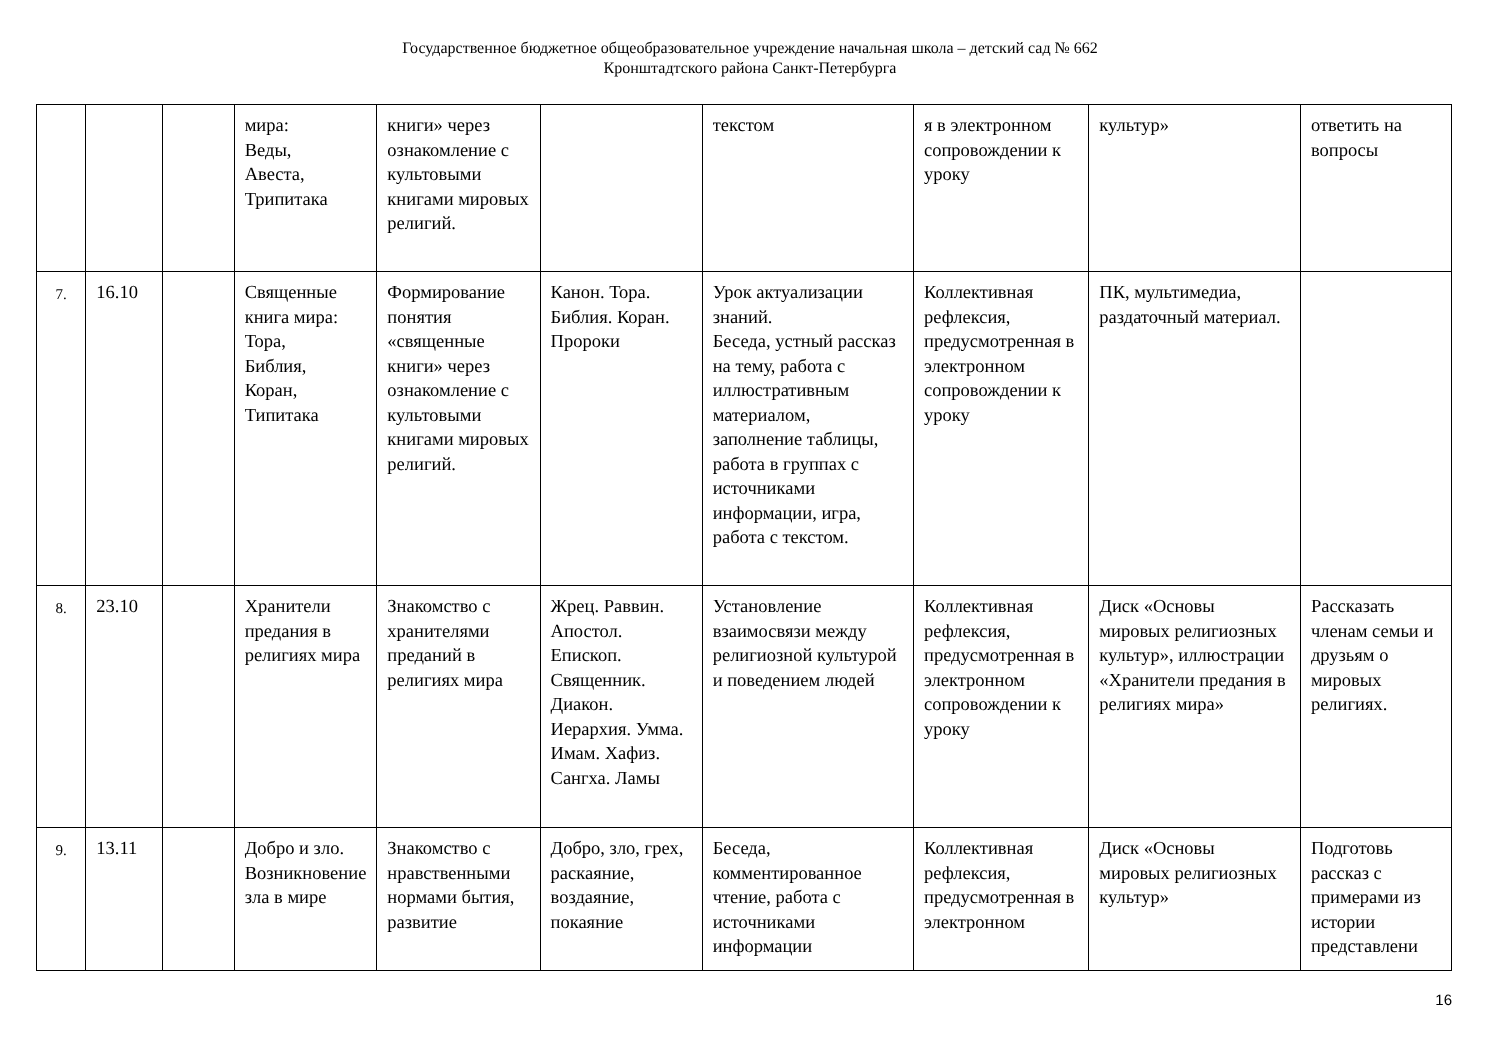Государственное бюджетное общеобразовательное учреждение начальная школа – детский сад № 662
Кронштадтского района Санкт-Петербурга
| | | | мира: Веды, Авеста, Трипитака | книги» через ознакомление с культовыми книгами мировых религий. | | текстом | я в электронном сопровождении к уроку | культур» | ответить на вопросы |
| 7. | 16.10 | | Священные книга мира: Тора, Библия, Коран, Типитака | Формирование понятия «священные книги» через ознакомление с культовыми книгами мировых религий. | Канон. Тора. Библия. Коран. Пророки | Урок актуализации знаний. Беседа, устный рассказ на тему, работа с иллюстративным материалом, заполнение таблицы, работа в группах с источниками информации, игра, работа с текстом. | Коллективная рефлексия, предусмотренная в электронном сопровождении к уроку | ПК, мультимедиа, раздаточный материал. | |
| 8. | 23.10 | | Хранители предания в религиях мира | Знакомство с хранителями преданий в религиях мира | Жрец. Раввин. Апостол. Епископ. Священник. Диакон. Иерархия. Умма. Имам. Хафиз. Сангха. Ламы | Установление взаимосвязи между религиозной культурой и поведением людей | Коллективная рефлексия, предусмотренная в электронном сопровождении к уроку | Диск «Основы мировых религиозных культур», иллюстрации «Хранители предания в религиях мира» | Рассказать членам семьи и друзьям о мировых религиях. |
| 9. | 13.11 | | Добро и зло. Возникновение зла в мире | Знакомство с нравственными нормами бытия, развитие | Добро, зло, грех, раскаяние, воздаяние, покаяние | Беседа, комментированное чтение, работа с источниками информации | Коллективная рефлексия, предусмотренная в электронном | Диск «Основы мировых религиозных культур» | Подготовь рассказ с примерами из истории представлени |
16